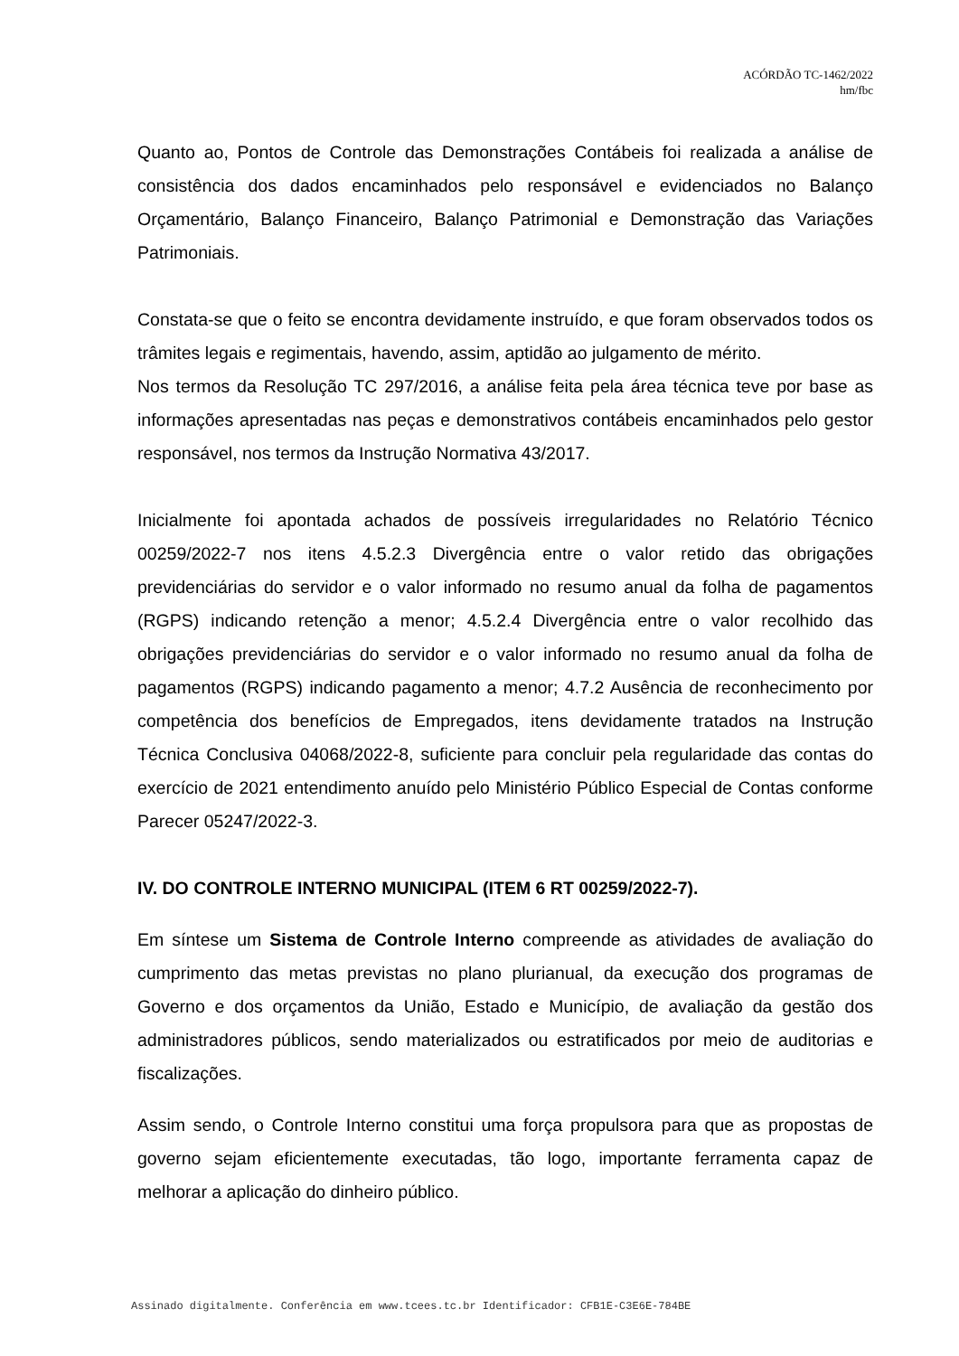ACÓRDÃO TC-1462/2022
hm/fbc
Quanto ao, Pontos de Controle das Demonstrações Contábeis foi realizada a análise de consistência dos dados encaminhados pelo responsável e evidenciados no Balanço Orçamentário, Balanço Financeiro, Balanço Patrimonial e Demonstração das Variações Patrimoniais.
Constata-se que o feito se encontra devidamente instruído, e que foram observados todos os trâmites legais e regimentais, havendo, assim, aptidão ao julgamento de mérito.
Nos termos da Resolução TC 297/2016, a análise feita pela área técnica teve por base as informações apresentadas nas peças e demonstrativos contábeis encaminhados pelo gestor responsável, nos termos da Instrução Normativa 43/2017.
Inicialmente foi apontada achados de possíveis irregularidades no Relatório Técnico 00259/2022-7 nos itens 4.5.2.3 Divergência entre o valor retido das obrigações previdenciárias do servidor e o valor informado no resumo anual da folha de pagamentos (RGPS) indicando retenção a menor; 4.5.2.4 Divergência entre o valor recolhido das obrigações previdenciárias do servidor e o valor informado no resumo anual da folha de pagamentos (RGPS) indicando pagamento a menor; 4.7.2 Ausência de reconhecimento por competência dos benefícios de Empregados, itens devidamente tratados na Instrução Técnica Conclusiva 04068/2022-8, suficiente para concluir pela regularidade das contas do exercício de 2021 entendimento anuído pelo Ministério Público Especial de Contas conforme Parecer 05247/2022-3.
IV. DO CONTROLE INTERNO MUNICIPAL (ITEM 6 RT 00259/2022-7).
Em síntese um Sistema de Controle Interno compreende as atividades de avaliação do cumprimento das metas previstas no plano plurianual, da execução dos programas de Governo e dos orçamentos da União, Estado e Município, de avaliação da gestão dos administradores públicos, sendo materializados ou estratificados por meio de auditorias e fiscalizações.
Assim sendo, o Controle Interno constitui uma força propulsora para que as propostas de governo sejam eficientemente executadas, tão logo, importante ferramenta capaz de melhorar a aplicação do dinheiro público.
Assinado digitalmente. Conferência em www.tcees.tc.br Identificador: CFB1E-C3E6E-784BE